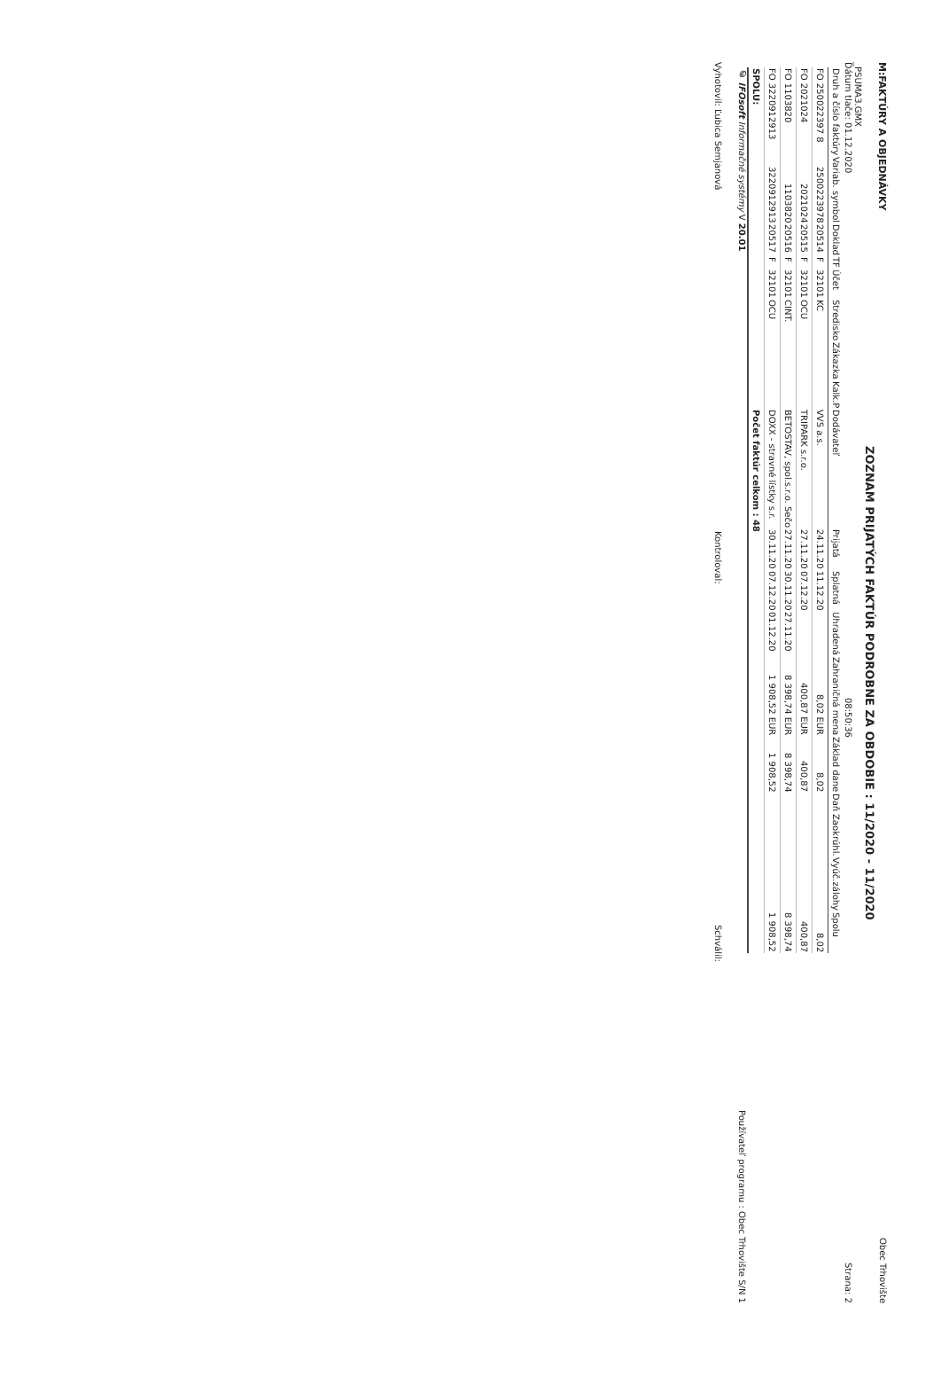M:FAKTÚRY A OBJEDNÁVKY Obec Trhovište
ZOZNAM PRIJATÝCH FAKTÚR PODROBNE ZA OBDOBIE : 11/2020 - 11/2020
_PSUMA3.GMX
Dátum tlače: 01.12.2020 08:50:36 Strana: 2
| Druh a číslo faktúry | Variab. symbol | Doklad | TF | Účet | Stredisko | Zákazka | Kalk.P | Dodávateľ | Prijatá | Splatná | Uhradená | Zahraničná mena | Základ dane | Daň | Zaokrúhl. | Vyúč.zálohy | Spolu |
| --- | --- | --- | --- | --- | --- | --- | --- | --- | --- | --- | --- | --- | --- | --- | --- | --- | --- |
| FO 250022397 8 | 2500223978 | 20514 | F | 32101 | KC | | | VVS a.s. | 24.11.20 | 11.12.20 | | 8,02 EUR | 8,02 | | | | 8,02 |
| FO 2021024 | 2021024 | 20515 | F | 32101 | OCU | | | TRIPARK s.r.o. | 27.11.20 | 07.12.20 | | 400,87 EUR | 400,87 | | | | 400,87 |
| FO 1103820 | 1103820 | 20516 | F | 32101 | CINT. | | | BETOSTAV, spol.s.r.o. Sečo | 27.11.20 | 30.11.20 | 27.11.20 | 8 398,74 EUR | 8 398,74 | | | | 8 398,74 |
| FO 3220912913 | 3220912913 | 20517 | F | 32101 | OCU | | | DOXX - stravné lístky s.r. | 30.11.20 | 07.12.20 | 01.12.20 | 1 908,52 EUR | 1 908,52 | | | | 1 908,52 |
| SPOLU: | | | | | | | | Počet faktúr celkom : 48 | | | | | | | | | |
© IFOsoft Informačné systémy V 20.01 Používateľ programu : Obec Trhovište S/N 1
Vyhotovil: Ľubica Semjanová Kontroloval: Schválil: